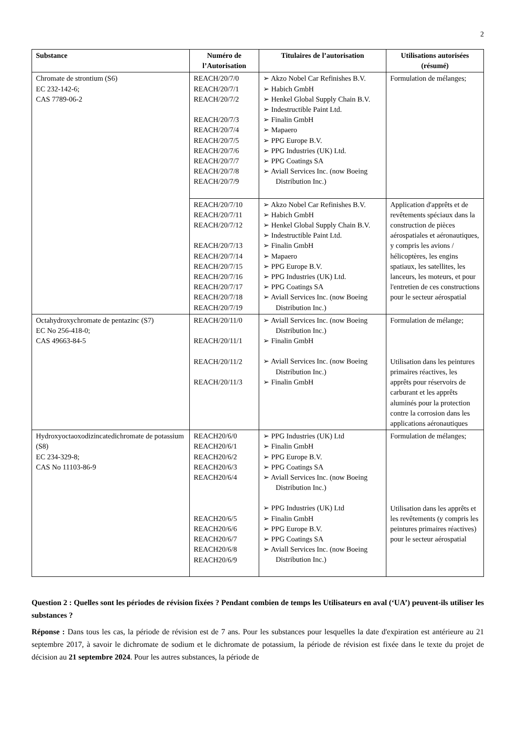2
| Substance | Numéro de l’Autorisation | Titulaires de l’autorisation | Utilisations autorisées (résumé) |
| --- | --- | --- | --- |
| Chromate de strontium (S6) EC 232-142-6; CAS 7789-06-2 | REACH/20/7/0 REACH/20/7/1 REACH/20/7/2 REACH/20/7/3 REACH/20/7/4 REACH/20/7/5 REACH/20/7/6 REACH/20/7/7 REACH/20/7/8 REACH/20/7/9 | ➢ Akzo Nobel Car Refinishes B.V. ➢ Habich GmbH ➢ Henkel Global Supply Chain B.V. ➢ Indestructible Paint Ltd. ➢ Finalin GmbH ➢ Mapaero ➢ PPG Europe B.V. ➢ PPG Industries (UK) Ltd. ➢ PPG Coatings SA ➢ Aviall Services Inc. (now Boeing Distribution Inc.) | Formulation de mélanges; |
| | REACH/20/7/10 REACH/20/7/11 REACH/20/7/12 REACH/20/7/13 REACH/20/7/14 REACH/20/7/15 REACH/20/7/16 REACH/20/7/17 REACH/20/7/18 REACH/20/7/19 | ➢ Akzo Nobel Car Refinishes B.V. ➢ Habich GmbH ➢ Henkel Global Supply Chain B.V. ➢ Indestructible Paint Ltd. ➢ Finalin GmbH ➢ Mapaero ➢ PPG Europe B.V. ➢ PPG Industries (UK) Ltd. ➢ PPG Coatings SA ➢ Aviall Services Inc. (now Boeing Distribution Inc.) | Application d'apprêts et de revêtements spéciaux dans la construction de pièces aérospatiales et aéronautiques, y compris les avions / hélicoptères, les engins spatiaux, les satellites, les lanceurs, les moteurs, et pour l'entretien de ces constructions pour le secteur aérospatial |
| Octahydroxychromate de pentazinc (S7) EC No 256-418-0; CAS 49663-84-5 | REACH/20/11/0 REACH/20/11/1 REACH/20/11/2 REACH/20/11/3 | ➢ Aviall Services Inc. (now Boeing Distribution Inc.) ➢ Finalin GmbH ➢ Aviall Services Inc. (now Boeing Distribution Inc.) ➢ Finalin GmbH | Formulation de mélange; Utilisation dans les peintures primaires réactives, les apprêts pour réservoirs de carburant et les apprêts aluminés pour la protection contre la corrosion dans les applications aéronautiques |
| Hydroxyoctaoxodizincatedichromate de potassium (S8) EC 234-329-8; CAS No 11103-86-9 | REACH20/6/0 REACH20/6/1 REACH20/6/2 REACH20/6/3 REACH20/6/4 REACH20/6/5 REACH20/6/6 REACH20/6/7 REACH20/6/8 REACH20/6/9 | ➢ PPG Industries (UK) Ltd ➢ Finalin GmbH ➢ PPG Europe B.V. ➢ PPG Coatings SA ➢ Aviall Services Inc. (now Boeing Distribution Inc.) ➢ PPG Industries (UK) Ltd ➢ Finalin GmbH ➢ PPG Europe B.V. ➢ PPG Coatings SA ➢ Aviall Services Inc. (now Boeing Distribution Inc.) | Formulation de mélanges; Utilisation dans les apprêts et les revêtements (y compris les peintures primaires réactives) pour le secteur aérospatial |
Question 2 : Quelles sont les périodes de révision fixées ? Pendant combien de temps les Utilisateurs en aval (‘UA’) peuvent-ils utiliser les substances ?
Réponse : Dans tous les cas, la période de révision est de 7 ans. Pour les substances pour lesquelles la date d'expiration est antérieure au 21 septembre 2017, à savoir le dichromate de sodium et le dichromate de potassium, la période de révision est fixée dans le texte du projet de décision au 21 septembre 2024. Pour les autres substances, la période de